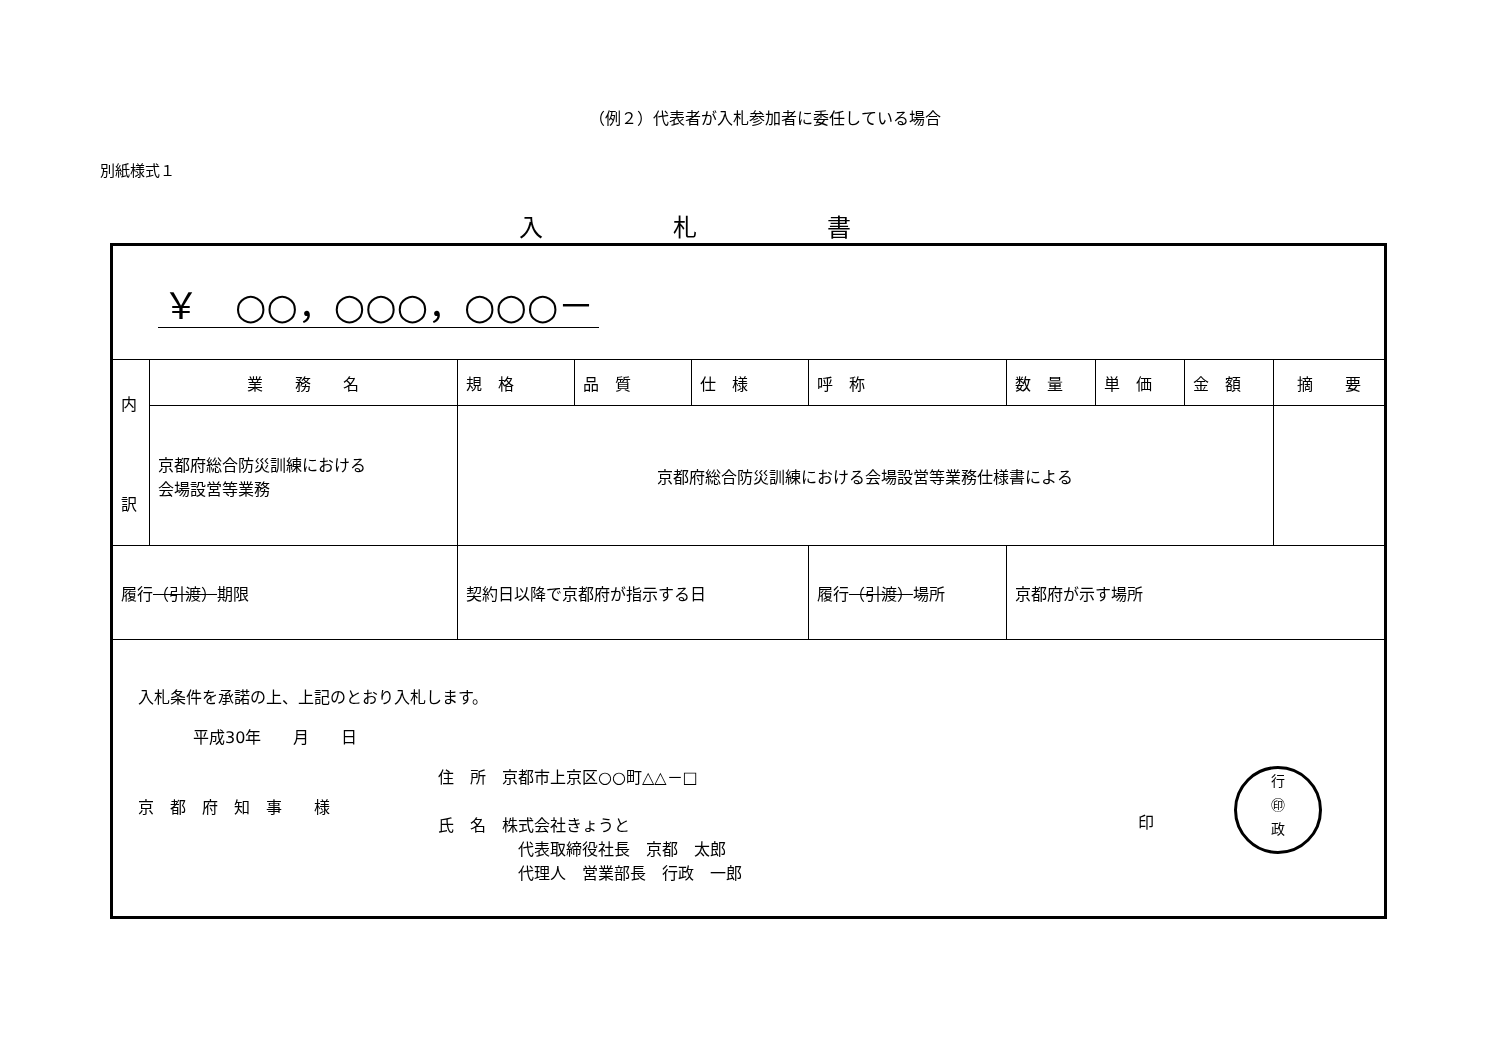（例２）代表者が入札参加者に委任している場合
別紙様式１
入札書
| ￥ ○○，○○○，○○○－ | | | | | | | | | | |
| 内 訳 | 業 務 名 | | 規 格 | 品 質 | 仕 様 | 呼 称 | 数 量 | 単 価 | 金 額 | 摘 要 |
| | 京都府総合防災訓練における 会場設営等業務 | | 京都府総合防災訓練における会場設営等業務仕様書による | | | | | | | |
| 履行 （引渡） 期限 | | 契約日以降で京都府が指示する日 | | | | 履行 （引渡） 場所 | 京都府が示す場所 | | | |
| 入札条件を承諾の上、上記のとおり入札します。 平成30年 月 日 京 都 府 知 事 様 住 所 京都市上京区○○町△△－□ 氏 名 株式会社きょうと 代表取締役社長 京都 太郎 代理人 営業部長 行政 一郎 印 行 ㊞ 政 | | | | | | | | | | |